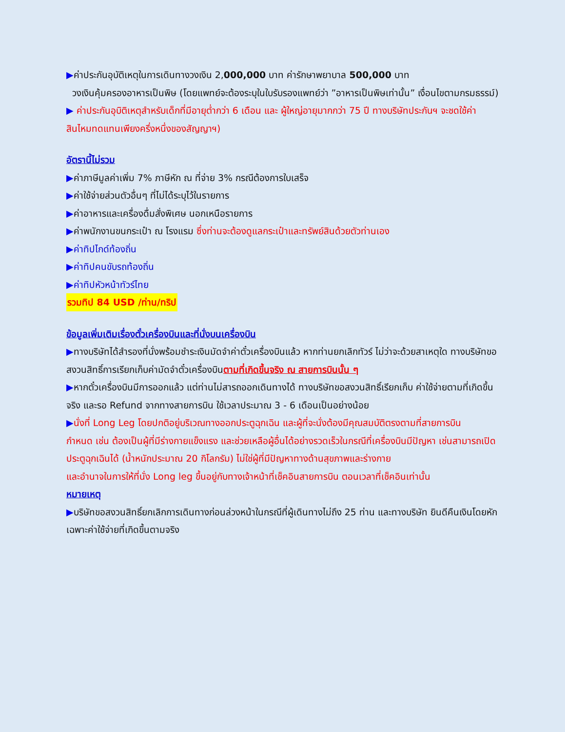▶ค่าประกันอุบัติเหตุในการเดินทางวงเงิน 2,000,000 บาท ค่ารักษาพยาบาล 500,000 บาท
วงเงินคุ้มครองอาหารเป็นพิษ (โดยแพทย์จะต้องระบุในใบรับรองแพทย์ว่า ”อาหารเป็นพิษเท่านั้น” เงื่อนไขตามกรมธรรม์)
▶ ค่าประกันอุบิติเหตุสำหรับเด็กที่มีอายุต่ำกว่า 6 เดือน และ ผู้ใหญ่อายุมากกว่า 75 ปี ทางบริษัทประกันฯ จะชดใช้ค่าสินไหมทดแทนเพียงครึ่งหนึ่งของสัญญาฯ)
อัตรานี้ไม่รวม
▶ค่าภาษีมูลค่าเพิ่ม 7% ภาษีหัก ณ ที่จ่าย 3% กรณีต้องการใบเสร็จ
▶ค่าใช้จ่ายส่วนตัวอื่นๆ ที่ไม่ได้ระบุไว้ในรายการ
▶ค่าอาหารและเครื่องดื่มสั่งพิเศษ นอกเหนือรายการ
▶ค่าพนักงานขนกระเป๋า ณ โรงแรม ซึ่งท่านจะต้องดูแลกระเป๋าและทรัพย์สินด้วยตัวท่านเอง
▶ค่าทิปไกด์ท้องถิ่น
▶ค่าทิปคนขับรถท้องถิ่น
▶ค่าทิปหัวหน้าทัวร์ไทย
รวมทิป 84 USD /ท่าน/ทริป
ข้อมูลเพิ่มเติมเรื่องตั๋วเครื่องบินและที่นั่งบนเครื่องบิน
▶ทางบริษัทได้สำรองที่นั่งพร้อมชำระเงินมัดจำค่าตั๋วเครื่องบินแล้ว หากท่านยกเลิกทัวร์ ไม่ว่าจะด้วยสาเหตุใด ทางบริษัทขอสงวนสิทธิ์การเรียกเก็บค่ามัดจำตั๋วเครื่องบินตามที่เกิดขึ้นจริง ณ สายการบินนั้น ๆ
▶หากตั๋วเครื่องบินมีการออกแล้ว แต่ท่านไม่สารถออกเดินทางได้ ทางบริษัทขอสงวนสิทธิ์เรียกเก็บ ค่าใช้จ่ายตามที่เกิดขึ้นจริง และรอ Refund จากทางสายการบิน ใช้เวลาประมาณ 3 - 6 เดือนเป็นอย่างน้อย
▶นั่งที่ Long Leg โดยปกติอยู่บริเวณทางออกประตูฉุกเฉิน และผู้ที่จะนั่งต้องมีคุณสมบัติตรงตามที่สายการบิน
กำหนด เช่น ต้องเป็นผู้ที่มีร่างกายแข็งแรง และช่วยเหลือผู้อื่นได้อย่างรวดเร็วในกรณีที่เครื่องบินมีปัญหา เช่นสามารถเปิดประตูฉุกเฉินได้ (น้ำหนักประมาณ 20 กิโลกรัม) ไม่ใช่ผู้ที่มีปัญหาทางด้านสุขภาพและร่างกาย
และอำนาจในการให้ที่นั่ง Long leg ขึ้นอยู่กับทางเจ้าหน้าที่เช็คอินสายการบิน ตอนเวลาที่เช็คอินเท่านั้น
หมายเหตุ
▶บริษัทขอสงวนสิทธิ์ยกเลิกการเดินทางก่อนล่วงหน้าในกรณีที่ผู้เดินทางไม่ถึง 25 ท่าน และทางบริษัท ยินดีคืนเงินโดยหักเฉพาะค่าใช้จ่ายที่เกิดขึ้นตามจริง